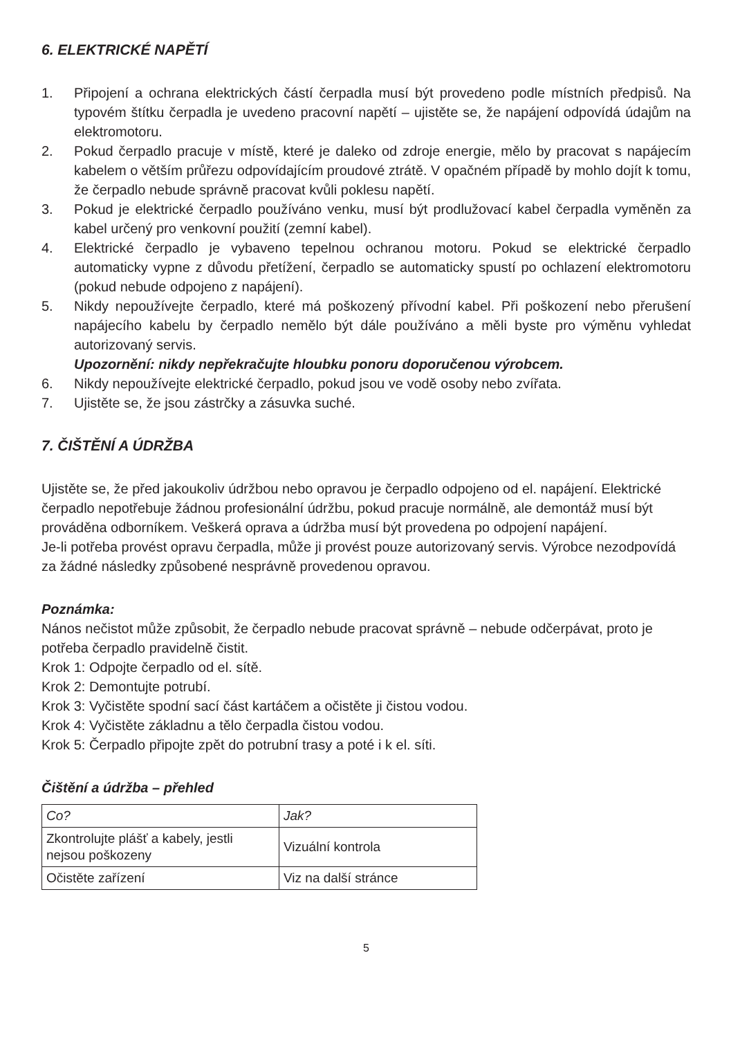6. ELEKTRICKÉ NAPĚTÍ
1. Připojení a ochrana elektrických částí čerpadla musí být provedeno podle místních předpisů. Na typovém štítku čerpadla je uvedeno pracovní napětí – ujistěte se, že napájení odpovídá údajům na elektromotoru.
2. Pokud čerpadlo pracuje v místě, které je daleko od zdroje energie, mělo by pracovat s napájecím kabelem o větším průřezu odpovídajícím proudové ztrátě. V opačném případě by mohlo dojít k tomu, že čerpadlo nebude správně pracovat kvůli poklesu napětí.
3. Pokud je elektrické čerpadlo používáno venku, musí být prodlužovací kabel čerpadla vyměněn za kabel určený pro venkovní použití (zemní kabel).
4. Elektrické čerpadlo je vybaveno tepelnou ochranou motoru. Pokud se elektrické čerpadlo automaticky vypne z důvodu přetížení, čerpadlo se automaticky spustí po ochlazení elektromotoru (pokud nebude odpojeno z napájení).
5. Nikdy nepoužívejte čerpadlo, které má poškozený přívodní kabel. Při poškození nebo přerušení napájecího kabelu by čerpadlo nemělo být dále používáno a měli byste pro výměnu vyhledat autorizovaný servis.
Upozornění: nikdy nepřekračujte hloubku ponoru doporučenou výrobcem.
6. Nikdy nepoužívejte elektrické čerpadlo, pokud jsou ve vodě osoby nebo zvířata.
7. Ujistěte se, že jsou zástrčky a zásuvka suché.
7. ČIŠTĚNÍ A ÚDRŽBA
Ujistěte se, že před jakoukoliv údržbou nebo opravou je čerpadlo odpojeno od el. napájení. Elektrické čerpadlo nepotřebuje žádnou profesionální údržbu, pokud pracuje normálně, ale demontáž musí být prováděna odborníkem. Veškerá oprava a údržba musí být provedena po odpojení napájení.
Je-li potřeba provést opravu čerpadla, může ji provést pouze autorizovaný servis. Výrobce nezodpovídá za žádné následky způsobené nesprávně provedenou opravou.
Poznámka:
Nános nečistot může způsobit, že čerpadlo nebude pracovat správně – nebude odčerpávat, proto je potřeba čerpadlo pravidelně čistit.
Krok 1: Odpojte čerpadlo od el. sítě.
Krok 2: Demontujte potrubí.
Krok 3: Vyčistěte spodní sací část kartáčem a očistěte ji čistou vodou.
Krok 4: Vyčistěte základnu a tělo čerpadla čistou vodou.
Krok 5: Čerpadlo připojte zpět do potrubní trasy a poté i k el. síti.
Čištění a údržba – přehled
| Co? | Jak? |
| --- | --- |
| Zkontrolujte plášť a kabely, jestli nejsou poškozeny | Vizuální kontrola |
| Očistěte zařízení | Viz na další stránce |
5